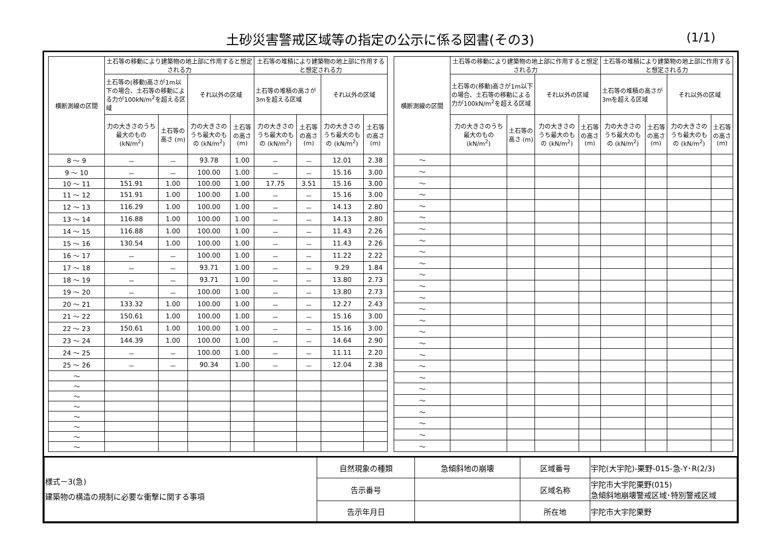土砂災害警戒区域等の指定の公示に係る図書(その3)
(1/1)
| 横断測線の区間 | 土石等の移動により建築物の地上部に作用すると想定される力 | | | | 土石等の堆積により建築物の地上部に作用すると想定される力 | | | |
| --- | --- | --- | --- | --- | --- | --- | --- | --- |
| | 土石等の(移動)高さが1m以下の場合、土石等の移動による力が100kN/m<sup>2</sup>を超える区域 | | それ以外の区域 | | 土石等の堆積の高さが3mを超える区域 | | それ以外の区域 | |
| | 力の大きさのうち最大のもの (kN/m<sup>2</sup>) | 土石等の高さ (m) | 力の大きさのうち最大のもの (kN/m<sup>2</sup>) | 土石等の高さ (m) | 力の大きさのうち最大のもの (kN/m<sup>2</sup>) | 土石等の高さ (m) | 力の大きさのうち最大のもの (kN/m<sup>2</sup>) | 土石等の高さ (m) |
| 8 ～ 9 | － | － | 93.78 | 1.00 | － | － | 12.01 | 2.38 |
| 9 ～ 10 | － | － | 100.00 | 1.00 | － | － | 15.16 | 3.00 |
| 10 ～ 11 | 151.91 | 1.00 | 100.00 | 1.00 | 17.75 | 3.51 | 15.16 | 3.00 |
| 11 ～ 12 | 151.91 | 1.00 | 100.00 | 1.00 | － | － | 15.16 | 3.00 |
| 12 ～ 13 | 116.29 | 1.00 | 100.00 | 1.00 | － | － | 14.13 | 2.80 |
| 13 ～ 14 | 116.88 | 1.00 | 100.00 | 1.00 | － | － | 14.13 | 2.80 |
| 14 ～ 15 | 116.88 | 1.00 | 100.00 | 1.00 | － | － | 11.43 | 2.26 |
| 15 ～ 16 | 130.54 | 1.00 | 100.00 | 1.00 | － | － | 11.43 | 2.26 |
| 16 ～ 17 | － | － | 100.00 | 1.00 | － | － | 11.22 | 2.22 |
| 17 ～ 18 | － | － | 93.71 | 1.00 | － | － | 9.29 | 1.84 |
| 18 ～ 19 | － | － | 93.71 | 1.00 | － | － | 13.80 | 2.73 |
| 19 ～ 20 | － | － | 100.00 | 1.00 | － | － | 13.80 | 2.73 |
| 20 ～ 21 | 133.32 | 1.00 | 100.00 | 1.00 | － | － | 12.27 | 2.43 |
| 21 ～ 22 | 150.61 | 1.00 | 100.00 | 1.00 | － | － | 15.16 | 3.00 |
| 22 ～ 23 | 150.61 | 1.00 | 100.00 | 1.00 | － | － | 15.16 | 3.00 |
| 23 ～ 24 | 144.39 | 1.00 | 100.00 | 1.00 | － | － | 14.64 | 2.90 |
| 24 ～ 25 | － | － | 100.00 | 1.00 | － | － | 11.11 | 2.20 |
| 25 ～ 26 | － | － | 90.34 | 1.00 | － | － | 12.04 | 2.38 |
| ～ | | | | | | | | |
| ～ | | | | | | | | |
| ～ | | | | | | | | |
| ～ | | | | | | | | |
| ～ | | | | | | | | |
| ～ | | | | | | | | |
| ～ | | | | | | | | |
| ～ | | | | | | | | |
| 横断測線の区間 | 土石等の移動により建築物の地上部に作用すると想定される力 | | | | 土石等の堆積により建築物の地上部に作用すると想定される力 | | | |
| --- | --- | --- | --- | --- | --- | --- | --- | --- |
| | 土石等の(移動)高さが1m以下の場合、土石等の移動による力が100kN/m<sup>2</sup>を超える区域 | | それ以外の区域 | | 土石等の堆積の高さが3mを超える区域 | | それ以外の区域 | |
| | 力の大きさのうち最大のもの (kN/m<sup>2</sup>) | 土石等の高さ (m) | 力の大きさのうち最大のもの (kN/m<sup>2</sup>) | 土石等の高さ (m) | 力の大きさのうち最大のもの (kN/m<sup>2</sup>) | 土石等の高さ (m) | 力の大きさのうち最大のもの (kN/m<sup>2</sup>) | 土石等の高さ (m) |
| ～ | | | | | | | | |
| ～ | | | | | | | | |
| ～ | | | | | | | | |
| ～ | | | | | | | | |
| ～ | | | | | | | | |
| ～ | | | | | | | | |
| ～ | | | | | | | | |
| ～ | | | | | | | | |
| ～ | | | | | | | | |
| ～ | | | | | | | | |
| ～ | | | | | | | | |
| ～ | | | | | | | | |
| ～ | | | | | | | | |
| ～ | | | | | | | | |
| ～ | | | | | | | | |
| ～ | | | | | | | | |
| ～ | | | | | | | | |
| ～ | | | | | | | | |
| ～ | | | | | | | | |
| ～ | | | | | | | | |
| ～ | | | | | | | | |
| ～ | | | | | | | | |
| ～ | | | | | | | | |
| ～ | | | | | | | | |
| ～ | | | | | | | | |
| ～ | | | | | | | | |
| 様式－3(急) 建築物の構造の規制に必要な衝撃に関する事項 | 自然現象の種類 | 急傾斜地の崩壊 | 区域番号 | 宇陀(大宇陀)-栗野-015-急-Y･R(2/3) |
| | 告示番号 | | 区域名称 | 宇陀市大宇陀栗野(015) 急傾斜地崩壊警戒区域･特別警戒区域 |
| | 告示年月日 | | 所在地 | 宇陀市大宇陀栗野 |